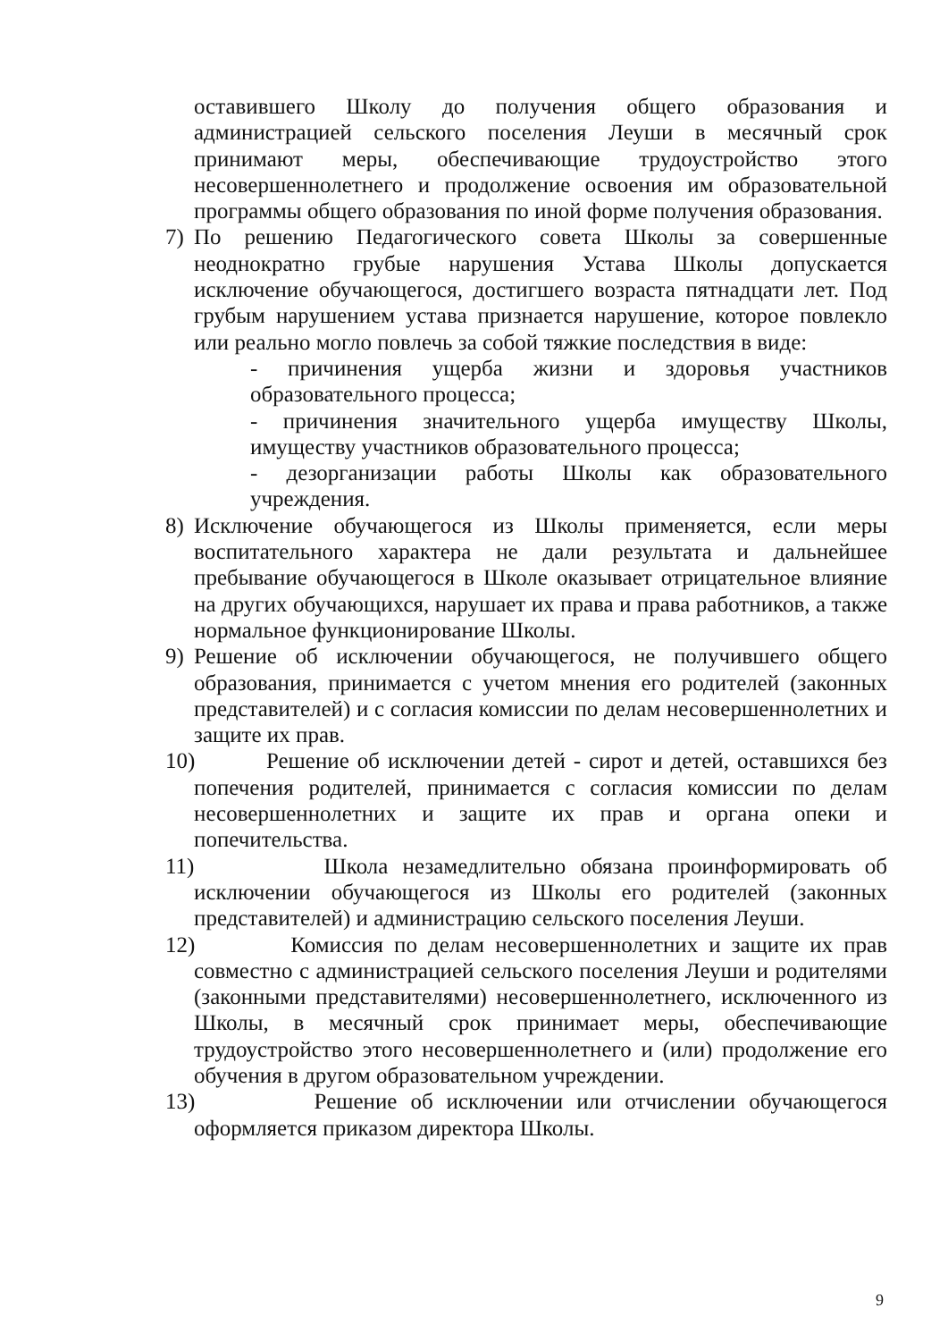оставившего Школу до получения общего образования и администрацией сельского поселения Леуши в месячный срок принимают меры, обеспечивающие трудоустройство этого несовершеннолетнего и продолжение освоения им образовательной программы общего образования по иной форме получения образования.
7) По решению Педагогического совета Школы за совершенные неоднократно грубые нарушения Устава Школы допускается исключение обучающегося, достигшего возраста пятнадцати лет. Под грубым нарушением устава признается нарушение, которое повлекло или реально могло повлечь за собой тяжкие последствия в виде:
- причинения ущерба жизни и здоровья участников образовательного процесса;
- причинения значительного ущерба имуществу Школы, имуществу участников образовательного процесса;
- дезорганизации работы Школы как образовательного учреждения.
8) Исключение обучающегося из Школы применяется, если меры воспитательного характера не дали результата и дальнейшее пребывание обучающегося в Школе оказывает отрицательное влияние на других обучающихся, нарушает их права и права работников, а также нормальное функционирование Школы.
9) Решение об исключении обучающегося, не получившего общего образования, принимается с учетом мнения его родителей (законных представителей) и с согласия комиссии по делам несовершеннолетних и защите их прав.
10)
Решение об исключении детей - сирот и детей, оставшихся без попечения родителей, принимается с согласия комиссии по делам несовершеннолетних и защите их прав и органа опеки и попечительства.
11)
Школа незамедлительно обязана проинформировать об исключении обучающегося из Школы его родителей (законных представителей) и администрацию сельского поселения Леуши.
12)
Комиссия по делам несовершеннолетних и защите их прав совместно с администрацией сельского поселения Леуши и родителями (законными представителями) несовершеннолетнего, исключенного из Школы, в месячный срок принимает меры, обеспечивающие трудоустройство этого несовершеннолетнего и (или) продолжение его обучения в другом образовательном учреждении.
13)
Решение об исключении или отчислении обучающегося оформляется приказом директора Школы.
9